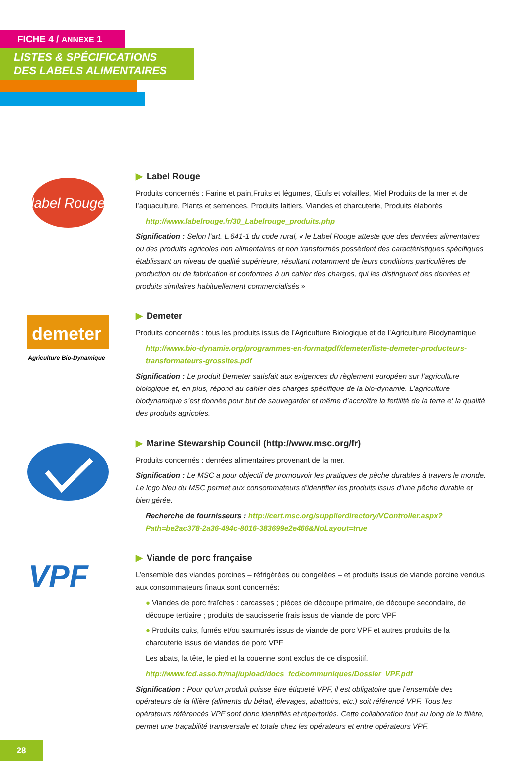FICHE 4 / ANNEXE 1
LISTES & SPÉCIFICATIONS
DES LABELS ALIMENTAIRES
label Rouge
▶ Label Rouge
Produits concernés : Farine et pain,Fruits et légumes, Œufs et volailles, Miel Produits de la mer et de l’aquaculture, Plants et semences, Produits laitiers, Viandes et charcuterie, Produits élaborés
http://www.labelrouge.fr/30_Labelrouge_produits.php
Signification : Selon l’art. L.641-1 du code rural, « le Label Rouge atteste que des denrées alimentaires ou des produits agricoles non alimentaires et non transformés possèdent des caractéristiques spécifiques établissant un niveau de qualité supérieure, résultant notamment de leurs conditions particulières de production ou de fabrication et conformes à un cahier des charges, qui les distinguent des denrées et produits similaires habituellement commercialisés »
demeter
Agriculture Bio-Dynamique
▶ Demeter
Produits concernés : tous les produits issus de l’Agriculture Biologique et de l’Agriculture Biodynamique
http://www.bio-dynamie.org/programmes-en-formatpdf/demeter/liste-demeter-producteurs-transformateurs-grossites.pdf
Signification : Le produit Demeter satisfait aux exigences du règlement européen sur l’agriculture biologique et, en plus, répond au cahier des charges spécifique de la bio-dynamie. L’agriculture biodynamique s’est donnée pour but de sauvegarder et même d’accroître la fertilité de la terre et la qualité des produits agricoles.
▶ Marine Stewarship Council (http://www.msc.org/fr)
Produits concernés : denrées alimentaires provenant de la mer.
Signification : Le MSC a pour objectif de promouvoir les pratiques de pêche durables à travers le monde. Le logo bleu du MSC permet aux consommateurs d’identifier les produits issus d’une pêche durable et bien gérée.
Recherche de fournisseurs : http://cert.msc.org/supplierdirectory/VController.aspx?Path=be2ac378-2a36-484c-8016-383699e2e466&NoLayout=true
VPF
▶ Viande de porc française
L’ensemble des viandes porcines – réfrigérées ou congelées – et produits issus de viande porcine vendus aux consommateurs finaux sont concernés:
● Viandes de porc fraîches : carcasses ; pièces de découpe primaire, de découpe secondaire, de découpe tertiaire ; produits de saucisserie frais issus de viande de porc VPF
● Produits cuits, fumés et/ou saumurés issus de viande de porc VPF et autres produits de la charcuterie issus de viandes de porc VPF
Les abats, la tête, le pied et la couenne sont exclus de ce dispositif.
http://www.fcd.asso.fr/maj/upload/docs_fcd/communiques/Dossier_VPF.pdf
Signification : Pour qu’un produit puisse être étiqueté VPF, il est obligatoire que l’ensemble des opérateurs de la filière (aliments du bétail, élevages, abattoirs, etc.) soit référencé VPF. Tous les opérateurs référencés VPF sont donc identifiés et répertoriés. Cette collaboration tout au long de la filière, permet une traçabilité transversale et totale chez les opérateurs et entre opérateurs VPF.
28